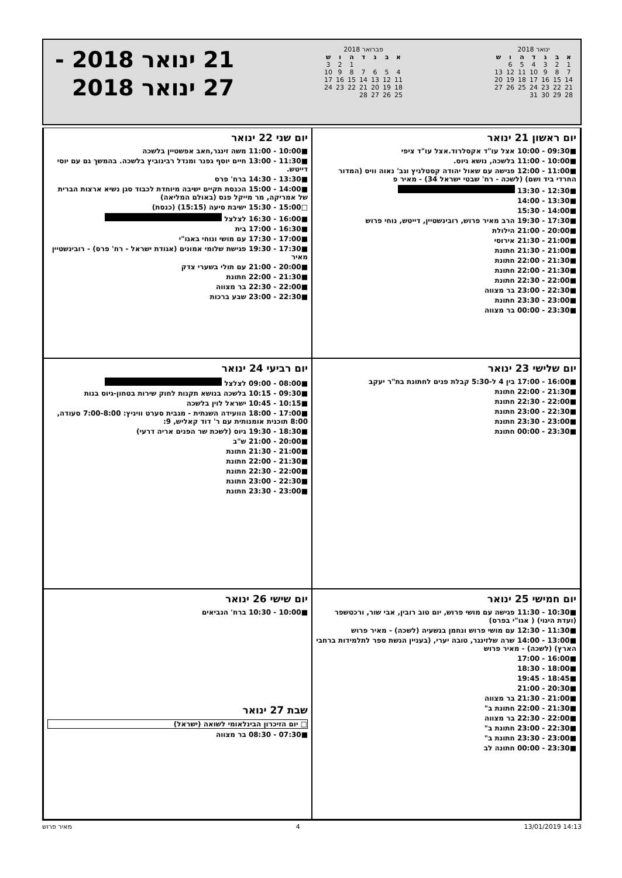ינואר 2018
| א | ב | ג | ד | ה | ו | ש |
| --- | --- | --- | --- | --- | --- | --- |
| 1 | 2 | 3 | 4 | 5 | 6 | |
| 7 | 8 | 9 | 10 | 11 | 12 | 13 |
| 14 | 15 | 16 | 17 | 18 | 19 | 20 |
| 21 | 22 | 23 | 24 | 25 | 26 | 27 |
| 28 | 29 | 30 | 31 | | | |
פברואר 2018
| א | ב | ג | ד | ה | ו | ש |
| --- | --- | --- | --- | --- | --- | --- |
| | | | | 1 | 2 | 3 |
| 4 | 5 | 6 | 7 | 8 | 9 | 10 |
| 11 | 12 | 13 | 14 | 15 | 16 | 17 |
| 18 | 19 | 20 | 21 | 22 | 23 | 24 |
| 25 | 26 | 27 | 28 | | | |
21 ינואר 2018 -
27 ינואר 2018
יום ראשון 21 ינואר
■09:30 - 10:00 אצל עו"ד אקסלרוד.אצל עו"ד ציפי
■10:00 - 11:00 בלשכה, נושא גיוס.
■11:00 - 12:00 פגישה עם שאול יהודה קסטלניץ וגב' נאוה וויס (המדור החרדי ביד ושם) (לשכה - רח' שבטי ישראל 34) - מאיר פ
■12:30 - 13:30
■13:30 - 14:00
■14:00 - 15:30
■17:30 - 19:30 הרב מאיר פרוש, רובינשטיין, דייטש, נוחי פרוש
■20:00 - 21:00 הילולת
■21:00 - 21:30 אירוסי
■21:00 - 21:30 חתונת
■21:30 - 22:00 חתונת
■21:30 - 22:00 חתונת
■22:00 - 22:30 חתונת
■22:30 - 23:00 בר מצווה
■23:00 - 23:30 חתונת
■23:30 - 00:00 בר מצווה
יום שני 22 ינואר
■10:00 - 11:00 משה זינגר,חאב אפשטיין בלשכה
■11:30 - 13:00 חיים יוסף גפנר ומנדל רבינוביץ בלשכה. בהמשך גם עם יוסי דייטש.
■13:30 - 14:30 ברח' פרס
■14:00 - 15:00 הכנסת תקיים ישיבה מיוחדת לכבוד סגן נשיא ארצות הברית של אמריקה, מר מייקל פנס (באולם המליאה)
□15:00 - 15:30 ישיבת סיעה (15:15) (כנסת)
■16:00 - 16:30 לצלצל
■16:30 - 17:00 בית
■17:00 - 17:30 עם מושי ונוחי באגו"י
■17:30 - 19:30 פגישת שלומי אמונים (אגודת ישראל - רח' פרס) - רובינשטיין מאיר
■20:00 - 21:00 עם תולי בשערי צדק
■21:30 - 22:00 חתונת
■22:00 - 22:30 בר מצווה
■22:30 - 23:00 שבע ברכות
יום שלישי 23 ינואר
■16:00 - 17:00 בין 4 ל-5:30 קבלת פנים לחתונת בת"ר יעקב
■21:30 - 22:00 חתונת
■22:00 - 22:30 חתונת
■22:30 - 23:00 חתונת
■23:00 - 23:30 חתונת
■23:30 - 00:00 חתונת
יום רביעי 24 ינואר
■08:00 - 09:00 לצלצל
■09:30 - 10:15 בלשכה בנושא תקנות לחוק שירות בטחון-גיוס בנות
■10:15 - 10:45 ישראל לוין בלשכה
■17:00 - 18:00 הוועידה השנתית - מגבית סערט וויניץ: 7:00-8:00 סעודה, 8:00 תוכנית אומנותית עם ר' דוד קאליש, 9:
■18:30 - 19:30 גיוס (לשכת שר הפנים אריה דרעי)
■20:00 - 21:00 ש"ב
■21:00 - 21:30 חתונת
■21:30 - 22:00 חתונת
■22:00 - 22:30 חתונת
■22:30 - 23:00 חתונת
■23:00 - 23:30 חתונת
יום חמישי 25 ינואר
■10:30 - 11:30 פגישה עם מושי פרוש, יום טוב רובין, אבי שור, ורכטשפר (ועדת היגוי) ( אגו"י בפרס)
■11:30 - 12:30 עם מושי פרוש ונחמן בנשעיה (לשכה) - מאיר פרוש
■13:00 - 14:00 שרה שלזינגר, טובה יערי, (בעניין הגשת ספר לתלמידות ברחבי הארץ) (לשכה) - מאיר פרוש
■16:00 - 17:00
■18:00 - 18:30
■18:45 - 19:45
■20:30 - 21:00
■21:00 - 21:30 בר מצווה
■21:30 - 22:00 חתונת ב"
■22:00 - 22:30 בר מצווה
■22:30 - 23:00 חתונת ב"
■23:00 - 23:30 חתונת ב"
■23:30 - 00:00 חתונה לב
יום שישי 26 ינואר
■10:00 - 10:30 ברח' הנביאים
שבת 27 ינואר
□ יום הזיכרון הבינלאומי לשואה (ישראל)
■07:30 - 08:30 בר מצווה
מאיר פרוש 4 13/01/2019 14:13